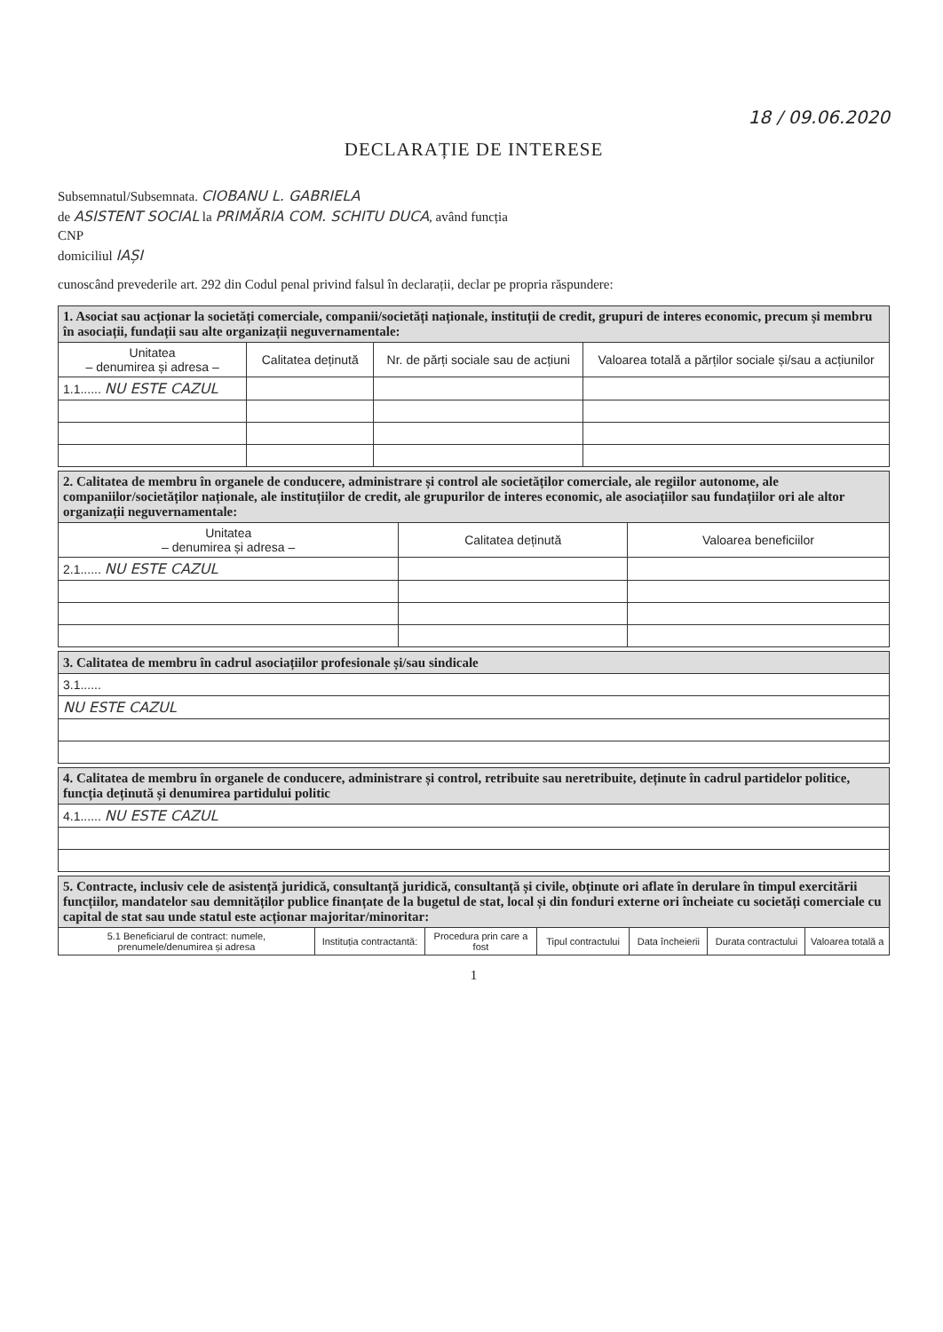18 / 09.06.2020
DECLARAȚIE DE INTERESE
Subsemnatul/Subsemnata. CIOBANU L. GABRIELA
de ASISTENT SOCIAL la PRIMĂRIA COM. SCHITU DUCA, având funcția
CNP
domiciliul IAȘI
cunoscând prevederile art. 292 din Codul penal privind falsul în declarații, declar pe propria răspundere:
| 1. Asociat sau acționar la societăți comerciale, companii/societăți naționale, instituții de credit, grupuri de interes economic, precum și membru în asociații, fundații sau alte organizații neguvernamentale: | | | |
| Unitatea – denumirea și adresa – | Calitatea deținută | Nr. de părți sociale sau de acțiuni | Valoarea totală a părților sociale și/sau a acțiunilor |
| 1.1...... NU ESTE CAZUL | | | |
| 2. Calitatea de membru în organele de conducere, administrare și control ale societăților comerciale, ale regiilor autonome, ale companiilor/societăților naționale, ale instituțiilor de credit, ale grupurilor de interes economic, ale asociațiilor sau fundațiilor ori ale altor organizații neguvernamentale: | | |
| Unitatea – denumirea și adresa – | Calitatea deținută | Valoarea beneficiilor |
| 2.1...... NU ESTE CAZUL | | |
| 3. Calitatea de membru în cadrul asociațiilor profesionale și/sau sindicale |
| 3.1...... |
| NU ESTE CAZUL |
| 4. Calitatea de membru în organele de conducere, administrare și control, retribuite sau neretribuite, deținute în cadrul partidelor politice, funcția deținută și denumirea partidului politic |
| 4.1...... NU ESTE CAZUL |
| 5. Contracte, inclusiv cele de asistență juridică, consultanță juridică, consultanță și civile, obținute ori aflate în derulare în timpul exercitării funcțiilor, mandatelor sau demnităților publice finanțate de la bugetul de stat, local și din fonduri externe ori încheiate cu societăți comerciale cu capital de stat sau unde statul este acționar majoritar/minoritar: | | | | | | |
| 5.1 Beneficiarul de contract: numele, prenumele/denumirea și adresa | Instituția contractantă: | Procedura prin care a fost | Tipul contractului | Data încheierii | Durata contractului | Valoarea totală a |
1